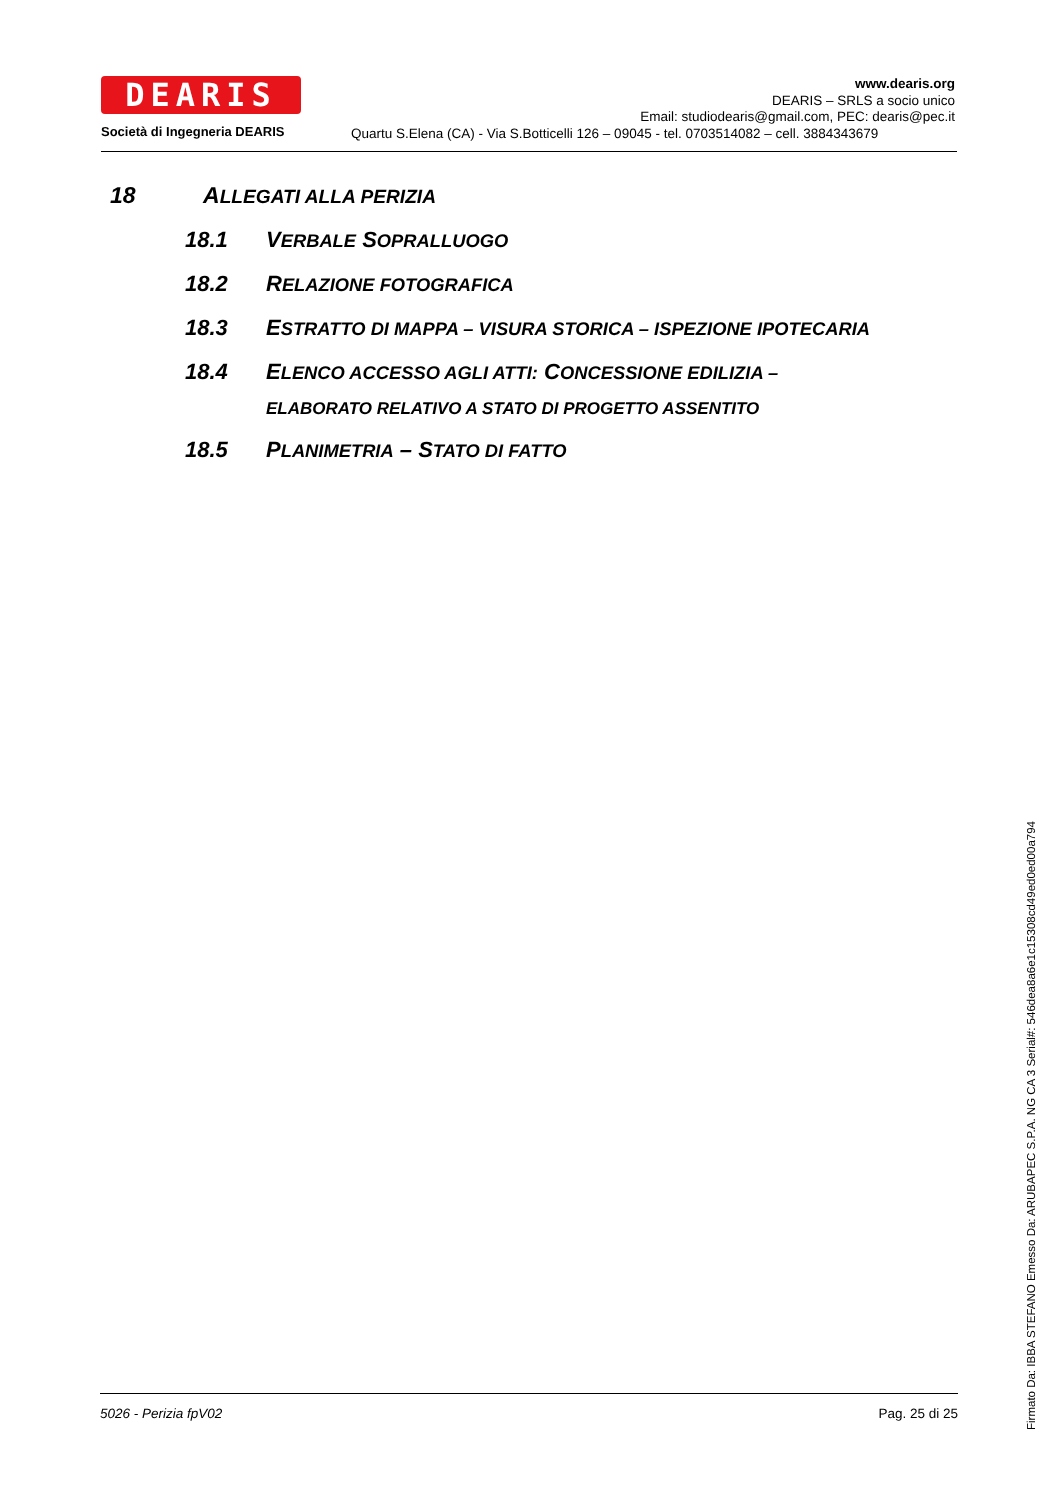DEARIS
Società di Ingegneria DEARIS
www.dearis.org
DEARIS – SRLS a socio unico
Email: studiodearis@gmail.com, PEC: dearis@pec.it
Quartu S.Elena (CA) - Via S.Botticelli 126 – 09045 - tel. 0703514082 – cell. 3884343679
18 ALLEGATI ALLA PERIZIA
18.1 VERBALE SOPRALLUOGO
18.2 RELAZIONE FOTOGRAFICA
18.3 ESTRATTO DI MAPPA – VISURA STORICA – ISPEZIONE IPOTECARIA
18.4 ELENCO ACCESSO AGLI ATTI: CONCESSIONE EDILIZIA –
ELABORATO RELATIVO A STATO DI PROGETTO ASSENTITO
18.5 PLANIMETRIA – STATO DI FATTO
5026 - Perizia fpV02 Pag. 25 di 25
Firmato Da: IBBA STEFANO Emesso Da: ARUBAPEC S.P.A. NG CA 3 Serial#: 546dea8a6e1c15308cd49ed0ed00a794